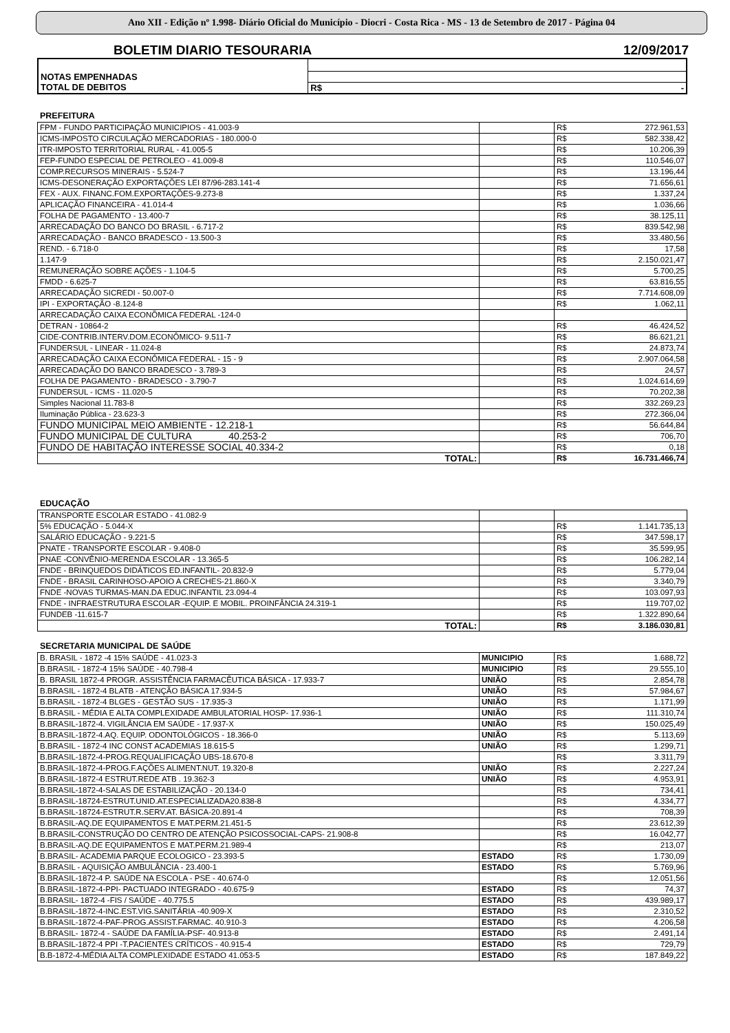Ano XII - Edição nº 1.998- Diário Oficial do Município - Diocri - Costa Rica - MS - 13 de Setembro de 2017 - Página 04
BOLETIM DIARIO TESOURARIA 12/09/2017
| NOTAS EMPENHADAS | | |
| TOTAL DE DEBITOS | R$ | - |
PREFEITURA
| FPM - FUNDO PARTICIPAÇÃO MUNICIPIOS - 41.003-9 | | R$ | 272.961,53 |
| ICMS-IMPOSTO CIRCULAÇÃO MERCADORIAS - 180.000-0 | | R$ | 582.338,42 |
| ITR-IMPOSTO TERRITORIAL RURAL - 41.005-5 | | R$ | 10.206,39 |
| FEP-FUNDO ESPECIAL DE PETROLEO - 41.009-8 | | R$ | 110.546,07 |
| COMP.RECURSOS MINERAIS - 5.524-7 | | R$ | 13.196,44 |
| ICMS-DESONERAÇÃO EXPORTAÇÕES LEI 87/96-283.141-4 | | R$ | 71.656,61 |
| FEX - AUX. FINANC.FOM.EXPORTAÇÕES-9.273-8 | | R$ | 1.337,24 |
| APLICAÇÃO FINANCEIRA - 41.014-4 | | R$ | 1.036,66 |
| FOLHA DE PAGAMENTO - 13.400-7 | | R$ | 38.125,11 |
| ARRECADAÇÃO DO BANCO DO BRASIL - 6.717-2 | | R$ | 839.542,98 |
| ARRECADAÇÃO - BANCO BRADESCO - 13.500-3 | | R$ | 33.480,56 |
| REND. - 6.718-0 | | R$ | 17,58 |
| 1.147-9 | | R$ | 2.150.021,47 |
| REMUNERAÇÃO SOBRE AÇÕES - 1.104-5 | | R$ | 5.700,25 |
| FMDD - 6.625-7 | | R$ | 63.816,55 |
| ARRECADAÇÃO SICREDI - 50.007-0 | | R$ | 7.714.608,09 |
| IPI - EXPORTAÇÃO -8.124-8 | | R$ | 1.062,11 |
| ARRECADAÇÃO CAIXA ECONÕMICA FEDERAL -124-0 | | | |
| DETRAN - 10864-2 | | R$ | 46.424,52 |
| CIDE-CONTRIB.INTERV.DOM.ECONÔMICO- 9.511-7 | | R$ | 86.621,21 |
| FUNDERSUL - LINEAR - 11.024-8 | | R$ | 24.873,74 |
| ARRECADAÇÃO CAIXA ECONÔMICA FEDERAL - 15 - 9 | | R$ | 2.907.064,58 |
| ARRECADAÇÃO DO BANCO BRADESCO - 3.789-3 | | R$ | 24,57 |
| FOLHA DE PAGAMENTO - BRADESCO - 3.790-7 | | R$ | 1.024.614,69 |
| FUNDERSUL - ICMS - 11.020-5 | | R$ | 70.202,38 |
| Simples Nacional 11.783-8 | | R$ | 332.269,23 |
| Iluminação Pública - 23.623-3 | | R$ | 272.366,04 |
| FUNDO MUNICIPAL MEIO AMBIENTE - 12.218-1 | | R$ | 56.644,84 |
| FUNDO MUNICIPAL DE CULTURA 40.253-2 | | R$ | 706,70 |
| FUNDO DE HABITAÇÃO INTERESSE SOCIAL 40.334-2 | | R$ | 0,18 |
| TOTAL: | | R$ | 16.731.466,74 |
EDUCAÇÃO
| TRANSPORTE ESCOLAR ESTADO - 41.082-9 | | | |
| 5% EDUCAÇÃO - 5.044-X | | R$ | 1.141.735,13 |
| SALÁRIO EDUCAÇÃO - 9.221-5 | | R$ | 347.598,17 |
| PNATE - TRANSPORTE ESCOLAR - 9.408-0 | | R$ | 35.599,95 |
| PNAE -CONVÊNIO-MERENDA ESCOLAR - 13.365-5 | | R$ | 106.282,14 |
| FNDE - BRINQUEDOS DIDÁTICOS ED.INFANTIL- 20.832-9 | | R$ | 5.779,04 |
| FNDE - BRASIL CARINHOSO-APOIO A CRECHES-21.860-X | | R$ | 3.340,79 |
| FNDE -NOVAS TURMAS-MAN.DA EDUC.INFANTIL 23.094-4 | | R$ | 103.097,93 |
| FNDE - INFRAESTRUTURA ESCOLAR -EQUIP. E MOBIL. PROINFÂNCIA 24.319-1 | | R$ | 119.707,02 |
| FUNDEB -11.615-7 | | R$ | 1.322.890,64 |
| TOTAL: | | R$ | 3.186.030,81 |
SECRETARIA MUNICIPAL DE SAÚDE
| B. BRASIL - 1872 -4 15% SAÚDE - 41.023-3 | MUNICIPIO | R$ | 1.688,72 |
| B.BRASIL - 1872-4 15% SAÚDE - 40.798-4 | MUNICIPIO | R$ | 29.555,10 |
| B. BRASIL 1872-4 PROGR. ASSISTÊNCIA FARMACÊUTICA BÁSICA - 17.933-7 | UNIÃO | R$ | 2.854,78 |
| B.BRASIL - 1872-4 BLATB - ATENÇÃO BÁSICA 17.934-5 | UNIÃO | R$ | 57.984,67 |
| B.BRASIL - 1872-4 BLGES - GESTÃO SUS - 17.935-3 | UNIÃO | R$ | 1.171,99 |
| B.BRASIL - MÉDIA E ALTA COMPLEXIDADE AMBULATORIAL HOSP- 17.936-1 | UNIÃO | R$ | 111.310,74 |
| B.BRASIL-1872-4. VIGILÂNCIA EM SAÚDE - 17.937-X | UNIÃO | R$ | 150.025,49 |
| B.BRASIL-1872-4.AQ. EQUIP. ODONTOLÓGICOS - 18.366-0 | UNIÃO | R$ | 5.113,69 |
| B.BRASIL - 1872-4 INC CONST ACADEMIAS 18.615-5 | UNIÃO | R$ | 1.299,71 |
| B.BRASIL-1872-4-PROG.REQUALIFICAÇÃO UBS-18.670-8 | | R$ | 3.311,79 |
| B.BRASIL-1872-4-PROG.F.AÇÕES ALIMENT.NUT. 19.320-8 | UNIÃO | R$ | 2.227,24 |
| B.BRASIL-1872-4 ESTRUT.REDE ATB . 19.362-3 | UNIÃO | R$ | 4.953,91 |
| B.BRASIL-1872-4-SALAS DE ESTABILIZAÇÃO - 20.134-0 | | R$ | 734,41 |
| B.BRASIL-18724-ESTRUT.UNID.AT.ESPECIALIZADA20.838-8 | | R$ | 4.334,77 |
| B.BRASIL-18724-ESTRUT.R.SERV.AT. BÁSICA-20.891-4 | | R$ | 708,39 |
| B.BRASIL-AQ.DE EQUIPAMENTOS E MAT.PERM.21.451-5 | | R$ | 23.612,39 |
| B.BRASIL-CONSTRUÇÃO DO CENTRO DE ATENÇÃO PSICOSSOCIAL-CAPS- 21.908-8 | | R$ | 16.042,77 |
| B.BRASIL-AQ.DE EQUIPAMENTOS E MAT.PERM.21.989-4 | | R$ | 213,07 |
| B.BRASIL- ACADEMIA PARQUE ECOLOGICO - 23.393-5 | ESTADO | R$ | 1.730,09 |
| B.BRASIL - AQUISIÇÃO AMBULÂNCIA - 23.400-1 | ESTADO | R$ | 5.769,96 |
| B.BRASIL-1872-4 P. SAÚDE NA ESCOLA - PSE - 40.674-0 | | R$ | 12.051,56 |
| B.BRASIL-1872-4-PPI- PACTUADO INTEGRADO - 40.675-9 | ESTADO | R$ | 74,37 |
| B.BRASIL- 1872-4 -FIS / SAÚDE - 40.775.5 | ESTADO | R$ | 439.989,17 |
| B.BRASIL-1872-4-INC.EST.VIG.SANITÁRIA -40.909-X | ESTADO | R$ | 2.310,52 |
| B.BRASIL-1872-4-PAF-PROG.ASSIST.FARMAC. 40.910-3 | ESTADO | R$ | 4.206,58 |
| B.BRASIL- 1872-4 - SAÚDE DA FAMÍLIA-PSF- 40.913-8 | ESTADO | R$ | 2.491,14 |
| B.BRASIL-1872-4 PPI -T.PACIENTES CRÍTICOS - 40.915-4 | ESTADO | R$ | 729,79 |
| B.B-1872-4-MÉDIA ALTA COMPLEXIDADE ESTADO 41.053-5 | ESTADO | R$ | 187.849,22 |